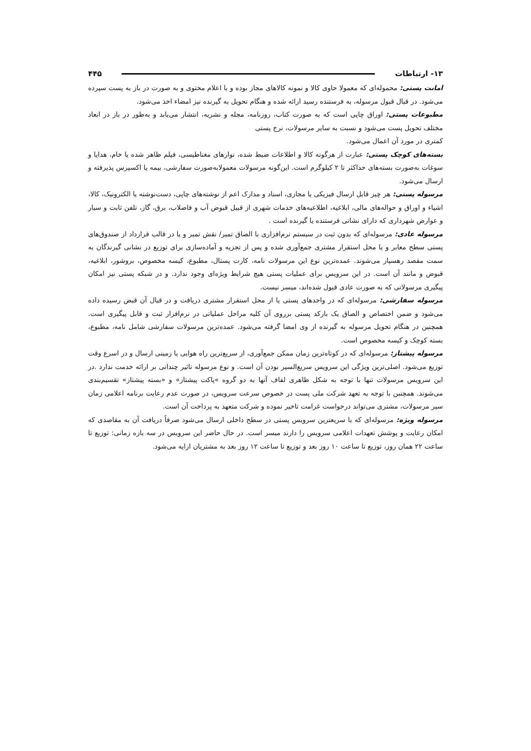۱۳- ارتباطات ۴۴۵
امانت پستی: محموله‌ای که معمولا حاوی کالا و نمونه کالاهای مجاز بوده و با اعلام محتوی و به صورت در باز به پست سپرده می‌شود. در قبال قبول مرسوله، به فرستنده رسید ارائه شده و هنگام تحویل به گیرنده نیز امضاء اخذ می‌شود.
مطبوعات پستی: اوراق چاپی است که به صورت کتاب، روزنامه، مجله و نشریه، انتشار می‌یابد و به‌طور در باز در ابعاد مختلف تحویل پست می‌شود و نسبت به سایر مرسولات، نرخ پستی
کمتری در مورد آن اعمال می‌شود.
بسته‌های کوچک پستی: عبارت از هرگونه کالا و اطلاعات ضبط شده، نوارهای مغناطیسی، فیلم ظاهر شده یا خام، هدایا و سوغات به‌صورت بسته‌های حداکثر تا ۲ کیلوگرم است. این‌گونه مرسولات معمولابه‌صورت سفارشی، بیمه یا اکسپرس پذیرفته و ارسال می‌شود.
مرسوله پستی: هر چیز قابل ارسال فیزیکی یا مجازی، اسناد و مدارک اعم از نوشته‌های چاپی، دست‌نوشته یا الکترونیک، کالا، اشیاء و اوراق و حواله‌های مالی، ابلاغیه، اطلاعیه‌های خدمات شهری از قبیل قبوض آب و فاضلاب، برق، گاز، تلفن ثابت و سیار و عوارض شهرداری که دارای نشانی فرستنده یا گیرنده است .
مرسوله عادی: مرسوله‌ای که بدون ثبت در سیستم نرم‌افزاری با الصاق تمبر/ نقش تمبر و یا در قالب قرارداد از صندوق‌های پستی سطح معابر و یا محل استقرار مشتری جمع‌آوری شده و پس از تجزیه و آماده‌سازی برای توزیع در نشانی گیرندگان به سمت مقصد رهسپار می‌شوند. عمده‌ترین نوع این مرسولات نامه، کارت پستال، مطبوع، کیسه مخصوص، بروشور، ابلاغیه، قبوض و مانند آن است. در این سرویس برای عملیات پستی هیچ شرایط ویژه‌ای وجود ندارد. و در شبکه پستی نیز امکان پیگیری مرسولاتی که به صورت عادی قبول شده‌اند، میسر نیست.
مرسوله سفارشی: مرسوله‌ای که در واحدهای پستی یا از محل استقرار مشتری دریافت و در قبال آن قبض رسیده داده می‌شود و ضمن اختصاص و الصاق یک بارکد پستی برروی آن کلیه مراحل عملیاتی در نرم‌افزار ثبت و قابل پیگیری است. همچنین در هنگام تحویل مرسوله به گیرنده از وی امضا گرفته می‌شود. عمده‌ترین مرسولات سفارشی شامل نامه، مطبوع، بسته کوچک و کیسه مخصوص است.
مرسوله پیشتاز: مرسوله‌ای که در کوتاه‌ترین زمان ممکن جمع‌آوری، از سریع‌ترین راه هوایی یا زمینی ارسال و در اسرع وقت توزیع می‌شود. اصلی‌ترین ویژگی این سرویس سریع‌السیر بودن آن است. و نوع مرسوله تاثیر چندانی بر ارائه خدمت ندارد .در این سرویس مرسولات تنها با توجه به شکل ظاهری لفاف آنها به دو گروه »پاکت پیشتاز» و «بسته پیشتاز» تقسیم‌بندی می‌شوند. همچنبن با توجه به تعهد شرکت ملی پست در خصوص سرعت سرویس، در صورت عدم رعایت برنامه اعلامی زمان سیر مرسولات، مشتری می‌تواند درخواست غرامت تاخیر نموده و شرکت متعهد به پرداخت آن است.
مرسوله ویژه: مرسوله‌ای که با سریعترین سرویس پستی در سطح داخلی ارسال می‌شود صرفاً دریافت آن به مقاصدی که امکان رعایت و پوشش تعهدات اعلامی سرویس را دارند میسر است. در حال حاضر این سرویس در سه بازه زمانی: توزیع تا ساعت ۲۲ همان روز، توزیع تا ساعت ۱۰ روز بعد و توزیع تا ساعت ۱۲ روز بعد به مشتریان ارایه می‌شود.